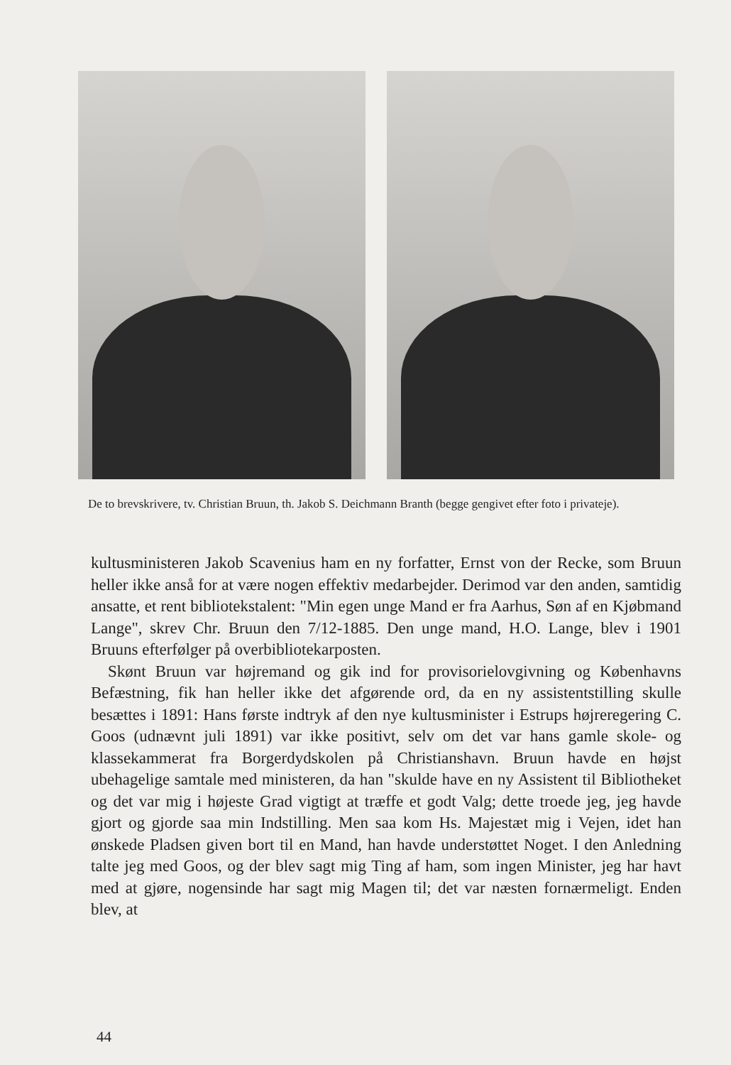De to brevskrivere, tv. Christian Bruun, th. Jakob S. Deichmann Branth (begge gengivet efter foto i privateje).
kultusministeren Jakob Scavenius ham en ny forfatter, Ernst von der Recke, som Bruun heller ikke anså for at være nogen effektiv medarbejder. Derimod var den anden, samtidig ansatte, et rent bibliotekstalent: "Min egen unge Mand er fra Aarhus, Søn af en Kjøbmand Lange", skrev Chr. Bruun den 7/12-1885. Den unge mand, H.O. Lange, blev i 1901 Bruuns efterfølger på overbibliotekarposten.
Skønt Bruun var højremand og gik ind for provisorielovgivning og Københavns Befæstning, fik han heller ikke det afgørende ord, da en ny assistentstilling skulle besættes i 1891: Hans første indtryk af den nye kultusminister i Estrups højreregering C. Goos (udnævnt juli 1891) var ikke positivt, selv om det var hans gamle skole- og klassekammerat fra Borgerdydskolen på Christianshavn. Bruun havde en højst ubehagelige samtale med ministeren, da han "skulde have en ny Assistent til Bibliotheket og det var mig i højeste Grad vigtigt at træffe et godt Valg; dette troede jeg, jeg havde gjort og gjorde saa min Indstilling. Men saa kom Hs. Majestæt mig i Vejen, idet han ønskede Pladsen given bort til en Mand, han havde understøttet Noget. I den Anledning talte jeg med Goos, og der blev sagt mig Ting af ham, som ingen Minister, jeg har havt med at gjøre, nogensinde har sagt mig Magen til; det var næsten fornærmeligt. Enden blev, at
44